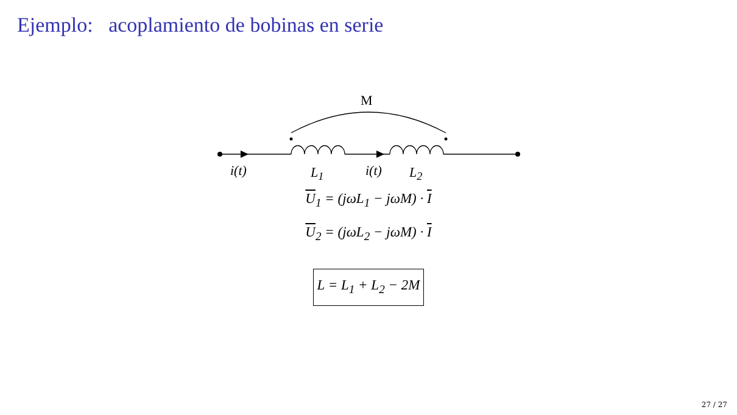Ejemplo: acoplamiento de bobinas en serie
M
i(t) L<sub>1</sub> i(t) L<sub>2</sub>
U<sub>1</sub> = (jωL<sub>1</sub> − jωM) · I
U<sub>2</sub> = (jωL<sub>2</sub> − jωM) · I
L = L<sub>1</sub> + L<sub>2</sub> − 2M
27 / 27